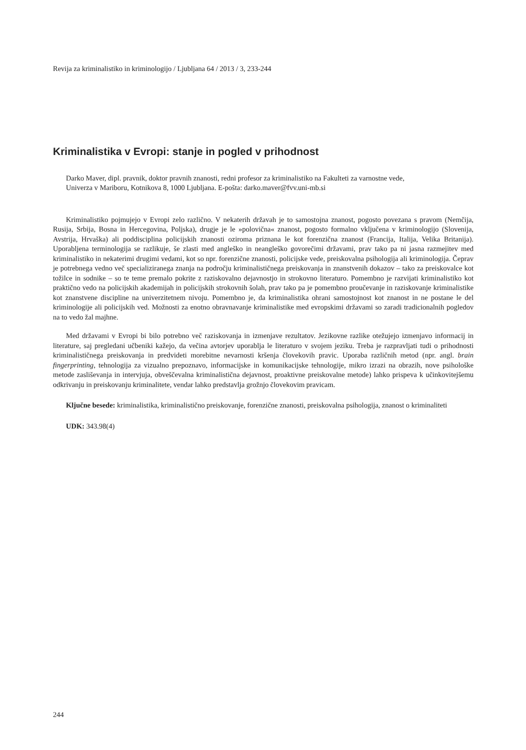Revija za kriminalistiko in kriminologijo / Ljubljana 64 / 2013 / 3, 233-244
Kriminalistika v Evropi: stanje in pogled v prihodnost
Darko Maver, dipl. pravnik, doktor pravnih znanosti, redni profesor za kriminalistiko na Fakulteti za varnostne vede,
Univerza v Mariboru, Kotnikova 8, 1000 Ljubljana. E-pošta: darko.maver@fvv.uni-mb.si
Kriminalistiko pojmujejo v Evropi zelo različno. V nekaterih državah je to samostojna znanost, pogosto povezana s pravom (Nemčija, Rusija, Srbija, Bosna in Hercegovina, Poljska), drugje je le »polovična« znanost, pogosto formalno vključena v kriminologijo (Slovenija, Avstrija, Hrvaška) ali poddisciplina policijskih znanosti oziroma priznana le kot forenzična znanost (Francija, Italija, Velika Britanija). Uporabljena terminologija se razlikuje, še zlasti med angleško in neangleško govorečimi državami, prav tako pa ni jasna razmejitev med kriminalistiko in nekaterimi drugimi vedami, kot so npr. forenzične znanosti, policijske vede, preiskovalna psihologija ali kriminologija. Čeprav je potrebnega vedno več specializiranega znanja na področju kriminalističnega preiskovanja in znanstvenih dokazov – tako za preiskovalce kot tožilce in sodnike – so te teme premalo pokrite z raziskovalno dejavnostjo in strokovno literaturo. Pomembno je razvijati kriminalistiko kot praktično vedo na policijskih akademijah in policijskih strokovnih šolah, prav tako pa je pomembno proučevanje in raziskovanje kriminalistike kot znanstvene discipline na univerzitetnem nivoju. Pomembno je, da kriminalistika ohrani samostojnost kot znanost in ne postane le del kriminologije ali policijskih ved. Možnosti za enotno obravnavanje kriminalistike med evropskimi državami so zaradi tradicionalnih pogledov na to vedo žal majhne.
Med državami v Evropi bi bilo potrebno več raziskovanja in izmenjave rezultatov. Jezikovne razlike otežujejo izmenjavo informacij in literature, saj pregledani učbeniki kažejo, da večina avtorjev uporablja le literaturo v svojem jeziku. Treba je razpravljati tudi o prihodnosti kriminalističnega preiskovanja in predvideti morebitne nevarnosti kršenja človekovih pravic. Uporaba različnih metod (npr. angl. brain fingerprinting, tehnologija za vizualno prepoznavo, informacijske in komunikacijske tehnologije, mikro izrazi na obrazih, nove psihološke metode zasliševanja in intervjuja, obveščevalna kriminalistična dejavnost, proaktivne preiskovalne metode) lahko prispeva k učinkovitejšemu odkrivanju in preiskovanju kriminalitete, vendar lahko predstavlja grožnjo človekovim pravicam.
Ključne besede: kriminalistika, kriminalistično preiskovanje, forenzične znanosti, preiskovalna psihologija, znanost o kriminaliteti
UDK: 343.98(4)
244